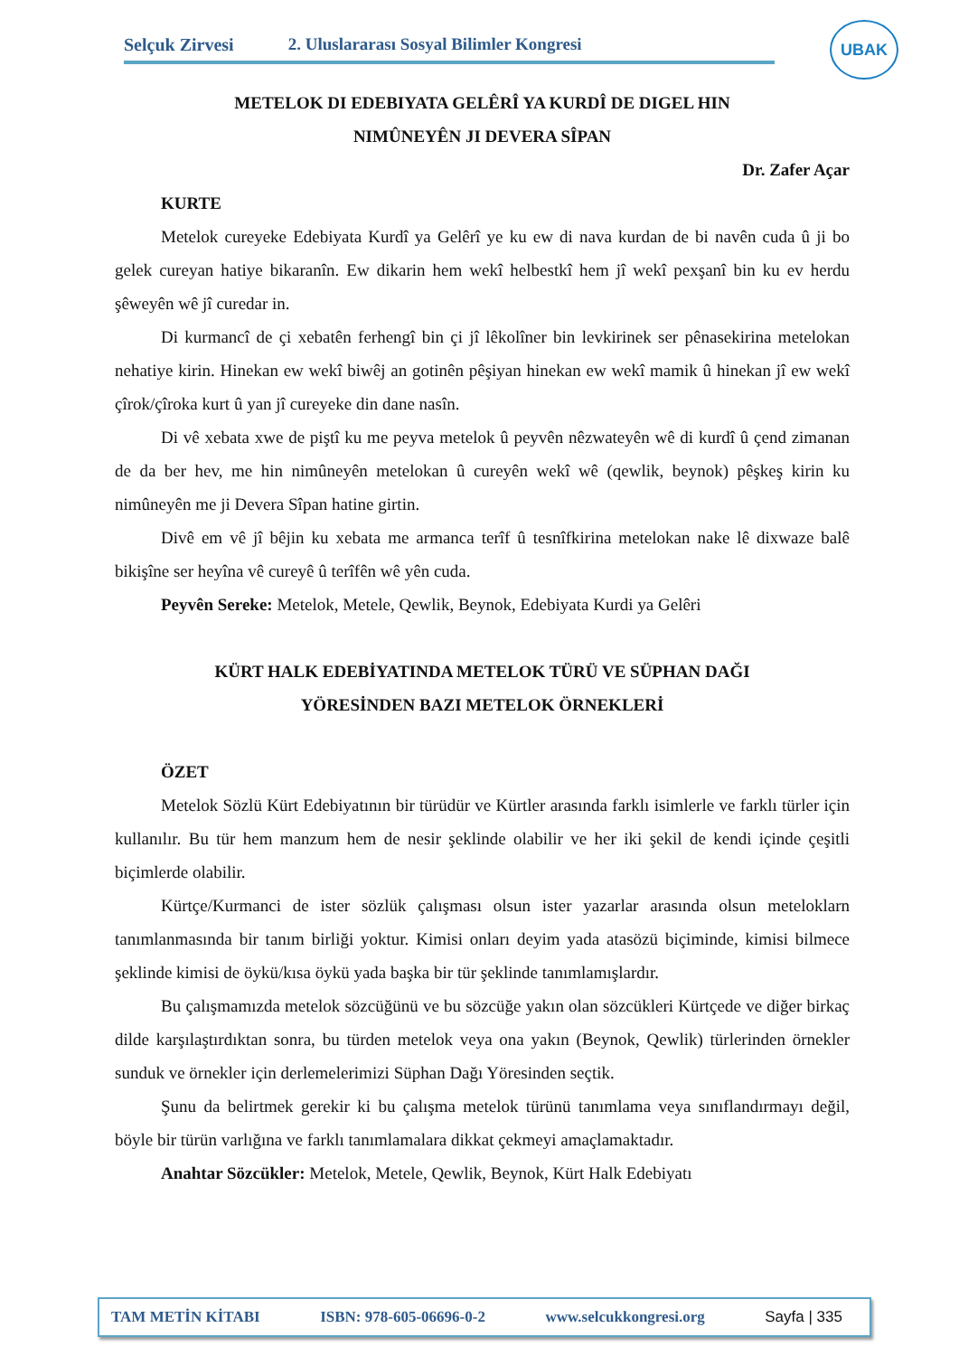Selçuk Zirvesi 2. Uluslararası Sosyal Bilimler Kongresi
UBAK
METELOK DI EDEBIYATA GELÊRÎ YA KURDÎ DE DIGEL HIN
NIMÛNEYÊN JI DEVERA SÎPAN
Dr. Zafer Açar
KURTE
Metelok cureyeke Edebiyata Kurdî ya Gelêrî ye ku ew di nava kurdan de bi navên cuda û ji bo gelek cureyan hatiye bikaranîn. Ew dikarin hem wekî helbestkî hem jî wekî pexşanî bin ku ev herdu şêweyên wê jî curedar in.
Di kurmancî de çi xebatên ferhengî bin çi jî lêkolîner bin levkirinek ser pênasekirina metelokan nehatiye kirin. Hinekan ew wekî biwêj an gotinên pêşiyan hinekan ew wekî mamik û hinekan jî ew wekî çîrok/çîroka kurt û yan jî cureyeke din dane nasîn.
Di vê xebata xwe de piştî ku me peyva metelok û peyvên nêzwateyên wê di kurdî û çend zimanan de da ber hev, me hin nimûneyên metelokan û cureyên wekî wê (qewlik, beynok) pêşkeş kirin ku nimûneyên me ji Devera Sîpan hatine girtin.
Divê em vê jî bêjin ku xebata me armanca terîf û tesnîfkirina metelokan nake lê dixwaze balê bikişîne ser heyîna vê cureyê û terîfên wê yên cuda.
Peyvên Sereke: Metelok, Metele, Qewlik, Beynok, Edebiyata Kurdi ya Gelêri
KÜRT HALK EDEBİYATINDA METELOK TÜRÜ VE SÜPHAN DAĞI
YÖRESİNDEN BAZI METELOK ÖRNEKLERİ
ÖZET
Metelok Sözlü Kürt Edebiyatının bir türüdür ve Kürtler arasında farklı isimlerle ve farklı türler için kullanılır. Bu tür hem manzum hem de nesir şeklinde olabilir ve her iki şekil de kendi içinde çeşitli biçimlerde olabilir.
Kürtçe/Kurmanci de ister sözlük çalışması olsun ister yazarlar arasında olsun meteloklarn tanımlanmasında bir tanım birliği yoktur. Kimisi onları deyim yada atasözü biçiminde, kimisi bilmece şeklinde kimisi de öykü/kısa öykü yada başka bir tür şeklinde tanımlamışlardır.
Bu çalışmamızda metelok sözcüğünü ve bu sözcüğe yakın olan sözcükleri Kürtçede ve diğer birkaç dilde karşılaştırdıktan sonra, bu türden metelok veya ona yakın (Beynok, Qewlik) türlerinden örnekler sunduk ve örnekler için derlemelerimizi Süphan Dağı Yöresinden seçtik.
Şunu da belirtmek gerekir ki bu çalışma metelok türünü tanımlama veya sınıflandırmayı değil, böyle bir türün varlığına ve farklı tanımlamalara dikkat çekmeyi amaçlamaktadır.
Anahtar Sözcükler: Metelok, Metele, Qewlik, Beynok, Kürt Halk Edebiyatı
TAM METİN KİTABI ISBN: 978-605-06696-0-2 www.selcukkongresi.org Sayfa | 335